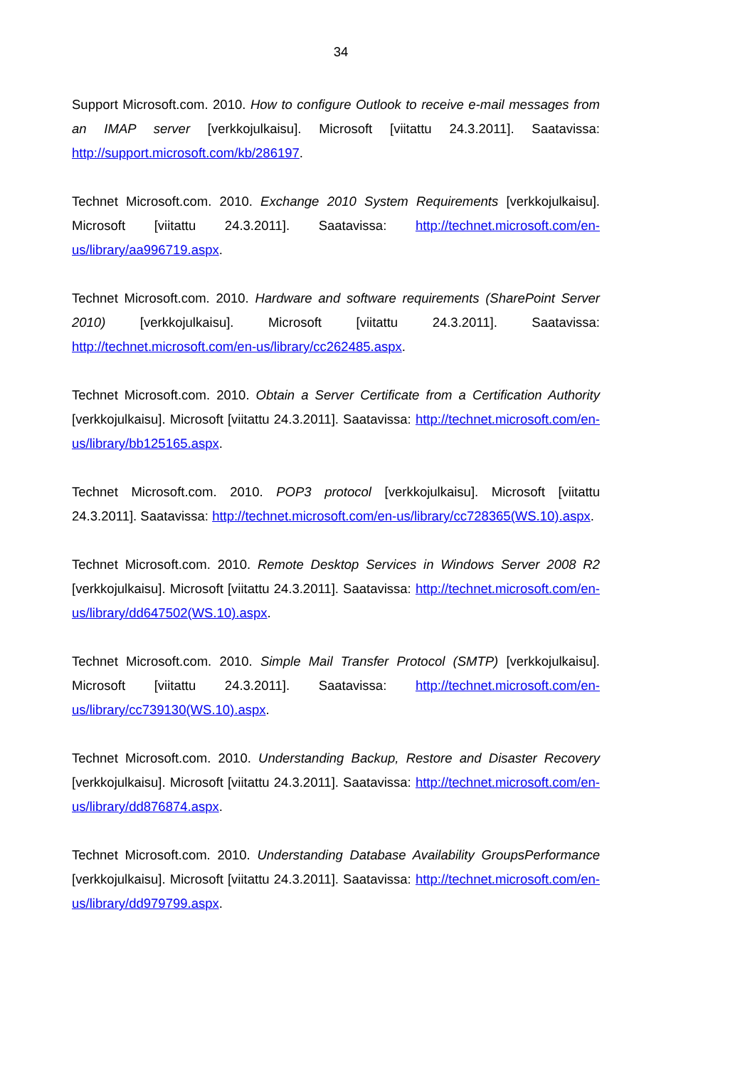34
Support Microsoft.com. 2010. How to configure Outlook to receive e-mail messages from an IMAP server [verkkojulkaisu]. Microsoft [viitattu 24.3.2011]. Saatavissa: http://support.microsoft.com/kb/286197.
Technet Microsoft.com. 2010. Exchange 2010 System Requirements [verkkojulkaisu]. Microsoft [viitattu 24.3.2011]. Saatavissa: http://technet.microsoft.com/en-us/library/aa996719.aspx.
Technet Microsoft.com. 2010. Hardware and software requirements (SharePoint Server 2010) [verkkojulkaisu]. Microsoft [viitattu 24.3.2011]. Saatavissa: http://technet.microsoft.com/en-us/library/cc262485.aspx.
Technet Microsoft.com. 2010. Obtain a Server Certificate from a Certification Authority [verkkojulkaisu]. Microsoft [viitattu 24.3.2011]. Saatavissa: http://technet.microsoft.com/en-us/library/bb125165.aspx.
Technet Microsoft.com. 2010. POP3 protocol [verkkojulkaisu]. Microsoft [viitattu 24.3.2011]. Saatavissa: http://technet.microsoft.com/en-us/library/cc728365(WS.10).aspx.
Technet Microsoft.com. 2010. Remote Desktop Services in Windows Server 2008 R2 [verkkojulkaisu]. Microsoft [viitattu 24.3.2011]. Saatavissa: http://technet.microsoft.com/en-us/library/dd647502(WS.10).aspx.
Technet Microsoft.com. 2010. Simple Mail Transfer Protocol (SMTP) [verkkojulkaisu]. Microsoft [viitattu 24.3.2011]. Saatavissa: http://technet.microsoft.com/en-us/library/cc739130(WS.10).aspx.
Technet Microsoft.com. 2010. Understanding Backup, Restore and Disaster Recovery [verkkojulkaisu]. Microsoft [viitattu 24.3.2011]. Saatavissa: http://technet.microsoft.com/en-us/library/dd876874.aspx.
Technet Microsoft.com. 2010. Understanding Database Availability GroupsPerformance [verkkojulkaisu]. Microsoft [viitattu 24.3.2011]. Saatavissa: http://technet.microsoft.com/en-us/library/dd979799.aspx.